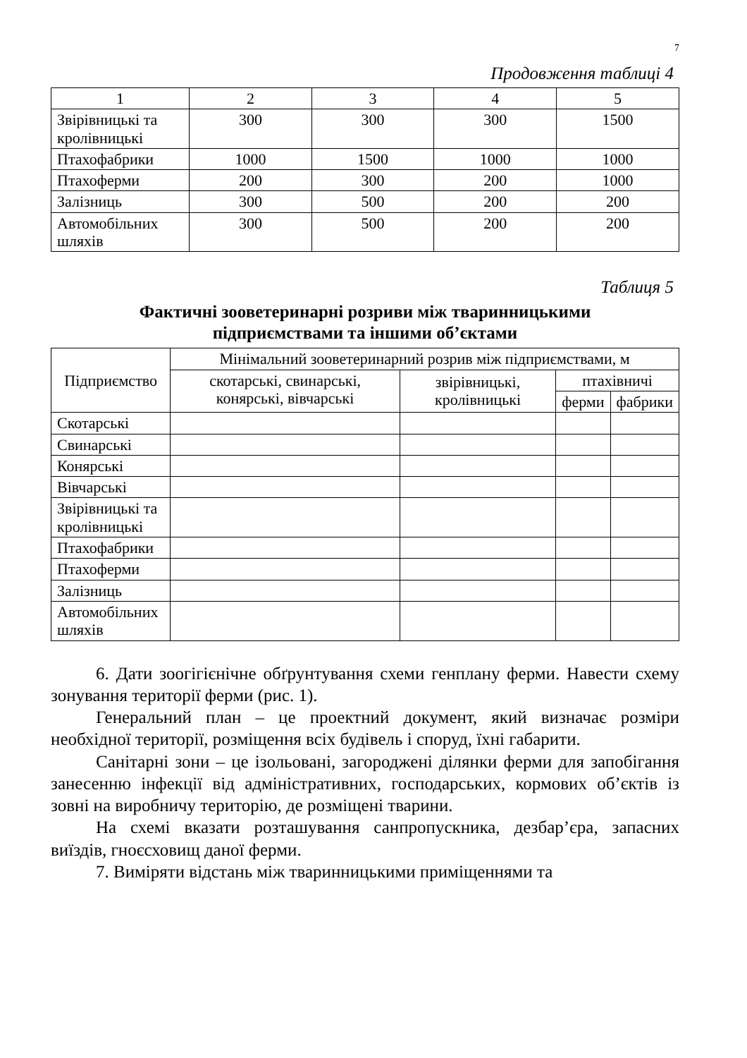7
Продовження таблиці 4
| 1 | 2 | 3 | 4 | 5 |
| Звірівницькі та кролівницькі | 300 | 300 | 300 | 1500 |
| Птахофабрики | 1000 | 1500 | 1000 | 1000 |
| Птахоферми | 200 | 300 | 200 | 1000 |
| Залізниць | 300 | 500 | 200 | 200 |
| Автомобільних шляхів | 300 | 500 | 200 | 200 |
Таблиця 5
Фактичні зооветеринарні розриви між тваринницькими
підприємствами та іншими об’єктами
| Підприємство | Мінімальний зооветеринарний розрив між підприємствами, м | | | |
| --- | --- | --- | --- | --- |
| | скотарські, свинарські, конярські, вівчарські | звірівницькі, кролівницькі | птахівничі | |
| | | | ферми | фабрики |
| Скотарські | | | | |
| Свинарські | | | | |
| Конярські | | | | |
| Вівчарські | | | | |
| Звірівницькі та кролівницькі | | | | |
| Птахофабрики | | | | |
| Птахоферми | | | | |
| Залізниць | | | | |
| Автомобільних шляхів | | | | |
6. Дати зоогігієнічне обґрунтування схеми генплану ферми. Навести схему зонування території ферми (рис. 1).
Генеральний план – це проектний документ, який визначає розміри необхідної території, розміщення всіх будівель і споруд, їхні габарити.
Санітарні зони – це ізольовані, загороджені ділянки ферми для запобігання занесенню інфекції від адміністративних, господарських, кормових об’єктів із зовні на виробничу територію, де розміщені тварини.
На схемі вказати розташування санпропускника, дезбар’єра, запасних виїздів, гноєсховищ даної ферми.
7. Виміряти відстань між тваринницькими приміщеннями та